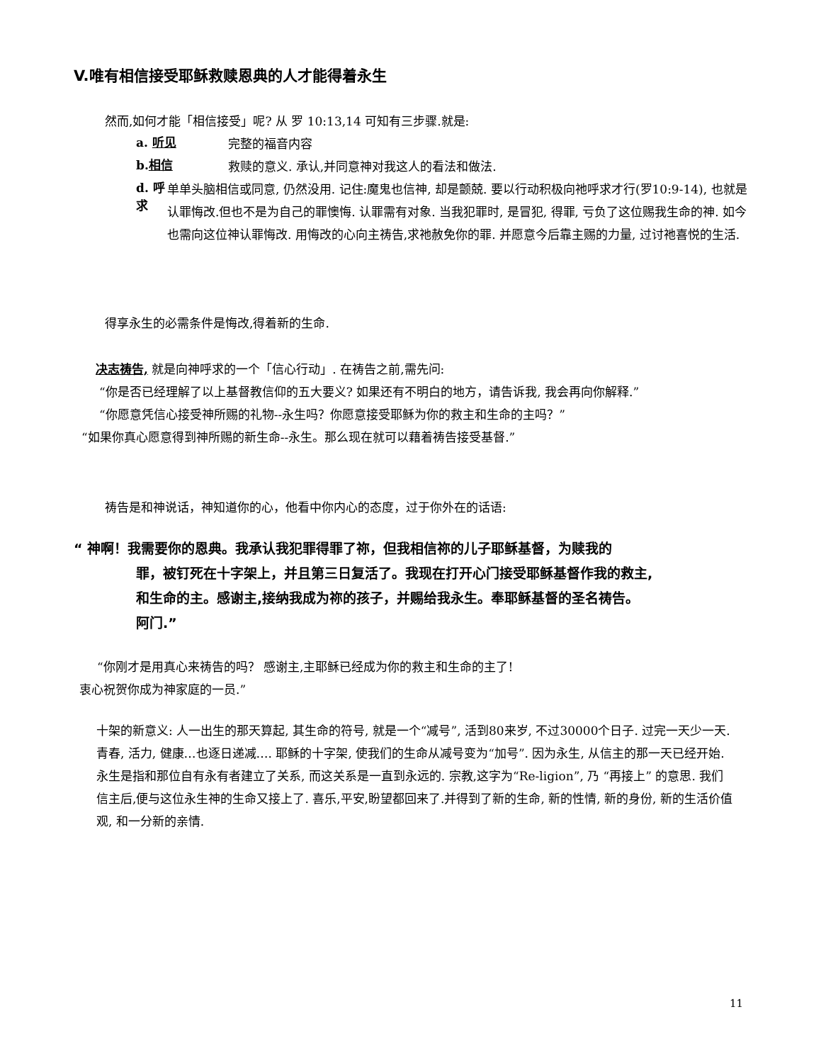V.唯有相信接受耶稣救赎恩典的人才能得着永生
然而,如何才能「相信接受」呢? 从 罗 10:13,14 可知有三步骤.就是:
a. 听见
完整的福音内容
b.相信
救赎的意义. 承认,并同意神对我这人的看法和做法.
d. 呼求
单单头脑相信或同意, 仍然没用. 记住:魔鬼也信神, 却是颤兢. 要以行动积极向祂呼求才行(罗10:9-14), 也就是认罪悔改.但也不是为自己的罪懊悔. 认罪需有对象. 当我犯罪时, 是冒犯, 得罪, 亏负了这位赐我生命的神. 如今也需向这位神认罪悔改. 用悔改的心向主祷告,求祂赦免你的罪. 并愿意今后靠主赐的力量, 过讨祂喜悦的生活.
得享永生的必需条件是悔改,得着新的生命.
决志祷告, 就是向神呼求的一个「信心行动」. 在祷告之前,需先问:
“你是否已经理解了以上基督教信仰的五大要义? 如果还有不明白的地方，请告诉我, 我会再向你解释.”
“你愿意凭信心接受神所赐的礼物--永生吗？你愿意接受耶稣为你的救主和生命的主吗？”
“如果你真心愿意得到神所赐的新生命--永生。那么现在就可以藉着祷告接受基督.”
祷告是和神说话，神知道你的心，他看中你内心的态度，过于你外在的话语:
“ 神啊！我需要你的恩典。我承认我犯罪得罪了祢，但我相信祢的儿子耶稣基督，为赎我的
罪，被钉死在十字架上，并且第三日复活了。我现在打开心门接受耶稣基督作我的救主,
和生命的主。感谢主,接纳我成为祢的孩子，并赐给我永生。奉耶稣基督的圣名祷告。
阿门.”
“你刚才是用真心来祷告的吗？ 感谢主,主耶稣已经成为你的救主和生命的主了!
衷心祝贺你成为神家庭的一员.”
十架的新意义: 人一出生的那天算起, 其生命的符号, 就是一个“减号”, 活到80来岁, 不过30000个日子. 过完一天少一天. 青春, 活力, 健康…也逐日递减…. 耶稣的十字架, 使我们的生命从减号变为“加号”. 因为永生, 从信主的那一天已经开始.永生是指和那位自有永有者建立了关系, 而这关系是一直到永远的. 宗教,这字为“Re-ligion”, 乃 “再接上” 的意思. 我们信主后,便与这位永生神的生命又接上了. 喜乐,平安,盼望都回来了.并得到了新的生命, 新的性情, 新的身份, 新的生活价值观, 和一分新的亲情.
11